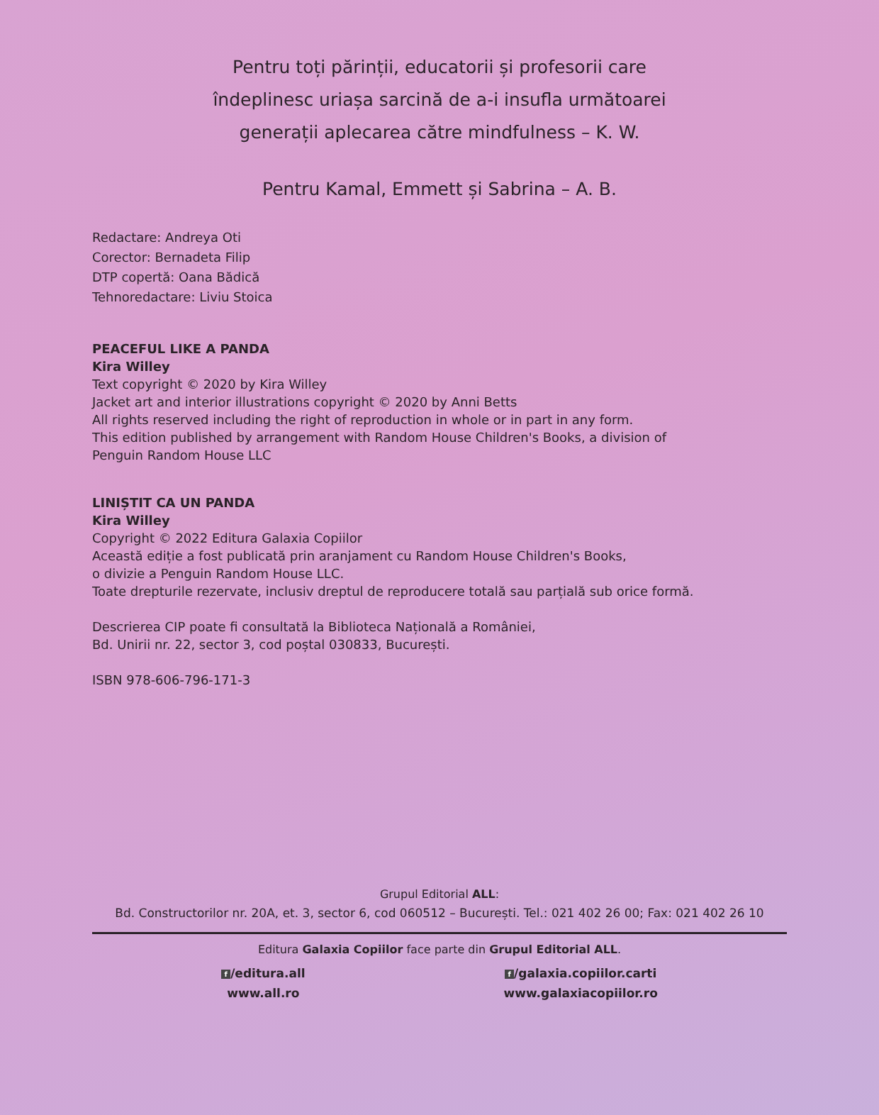Pentru toți părinții, educatorii și profesorii care
îndeplinesc uriașa sarcină de a-i insufla următoarei
generații aplecarea către mindfulness – K. W.
Pentru Kamal, Emmett și Sabrina – A. B.
Redactare: Andreya Oti
Corector: Bernadeta Filip
DTP copertă: Oana Bădică
Tehnoredactare: Liviu Stoica
PEACEFUL LIKE A PANDA
Kira Willey
Text copyright © 2020 by Kira Willey
Jacket art and interior illustrations copyright © 2020 by Anni Betts
All rights reserved including the right of reproduction in whole or in part in any form.
This edition published by arrangement with Random House Children's Books, a division of
Penguin Random House LLC
LINIȘTIT CA UN PANDA
Kira Willey
Copyright © 2022 Editura Galaxia Copiilor
Această ediție a fost publicată prin aranjament cu Random House Children's Books,
o divizie a Penguin Random House LLC.
Toate drepturile rezervate, inclusiv dreptul de reproducere totală sau parțială sub orice formă.
Descrierea CIP poate fi consultată la Biblioteca Națională a României,
Bd. Unirii nr. 22, sector 3, cod poștal 030833, București.
ISBN 978-606-796-171-3
Grupul Editorial ALL:
Bd. Constructorilor nr. 20A, et. 3, sector 6, cod 060512 – București. Tel.: 021 402 26 00; Fax: 021 402 26 10
Editura Galaxia Copiilor face parte din Grupul Editorial ALL.
f /editura.all
www.all.ro
f /galaxia.copiilor.carti
www.galaxiacopiilor.ro